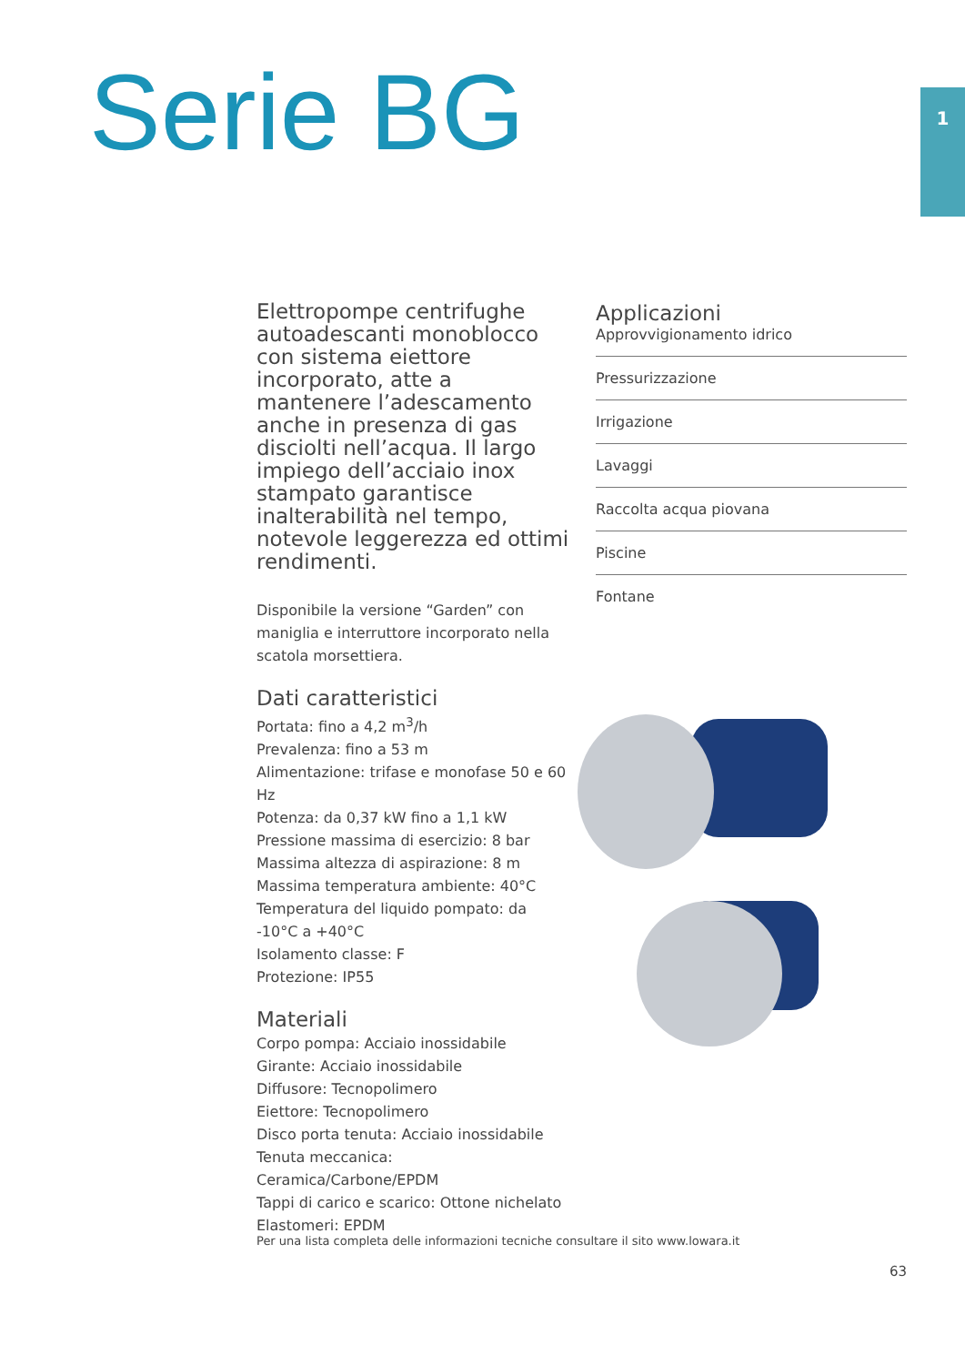Serie BG 1
Elettropompe centrifughe autoadescanti monoblocco con sistema eiettore incorporato, atte a mantenere l’adescamento anche in presenza di gas disciolti nell’acqua. Il largo impiego dell’acciaio inox stampato garantisce inalterabilità nel tempo, notevole leggerezza ed ottimi rendimenti.
Disponibile la versione “Garden” con maniglia e interruttore incorporato nella scatola morsettiera.
Dati caratteristici
Portata: fino a 4,2 m<sup>3</sup>/h
Prevalenza: fino a 53 m
Alimentazione: trifase e monofase 50 e 60 Hz
Potenza: da 0,37 kW fino a 1,1 kW
Pressione massima di esercizio: 8 bar
Massima altezza di aspirazione: 8 m
Massima temperatura ambiente: 40°C
Temperatura del liquido pompato: da -10°C a +40°C
Isolamento classe: F
Protezione: IP55
Materiali
Corpo pompa: Acciaio inossidabile
Girante: Acciaio inossidabile
Diffusore: Tecnopolimero
Eiettore: Tecnopolimero
Disco porta tenuta: Acciaio inossidabile
Tenuta meccanica: Ceramica/Carbone/EPDM
Tappi di carico e scarico: Ottone nichelato
Elastomeri: EPDM
Applicazioni
Approvvigionamento idrico
Pressurizzazione
Irrigazione
Lavaggi
Raccolta acqua piovana
Piscine
Fontane
Per una lista completa delle informazioni tecniche consultare il sito www.lowara.it
63